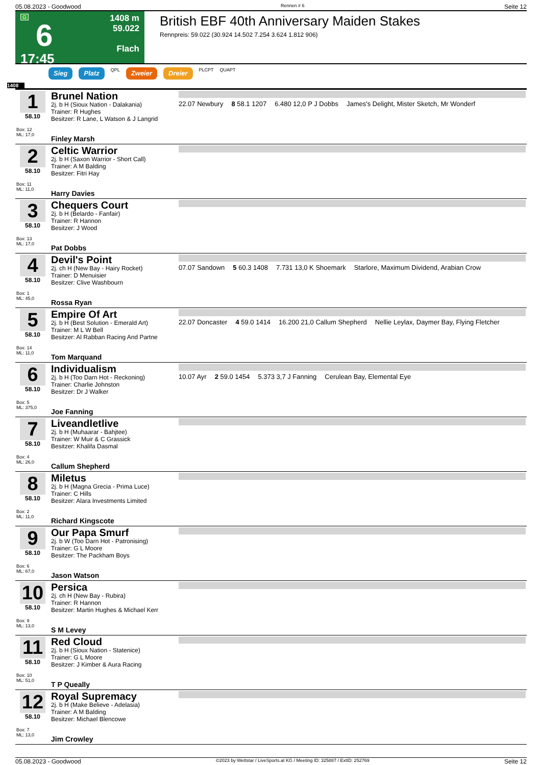05.08.2023 - Goodwood Rennen # 6 Seite 12
G
6
17:45
1408 m
59.022
Flach
British EBF 40th Anniversary Maiden Stakes
Rennpreis: 59.022 (30.924 14.502 7.254 3.624 1.812 906)
Sieg Platz QPL Zweier Dreier PLCPT QUAPT
1408
| 1 58.10 Box: 12 ML: 17,0 | Brunel Nation 2j. b H (Sioux Nation - Dalakania) Trainer: R Hughes Besitzer: R Lane, L Watson & J Langrid Finley Marsh | 22.07 Newbury 8 58.1 1207 6.480 12,0 P J Dobbs James's Delight, Mister Sketch, Mr Wonderf |
| 2 58.10 Box: 11 ML: 11,0 | Celtic Warrior 2j. b H (Saxon Warrior - Short Call) Trainer: A M Balding Besitzer: Fitri Hay Harry Davies | |
| 3 58.10 Box: 13 ML: 17,0 | Chequers Court 2j. b H (Belardo - Fanfair) Trainer: R Hannon Besitzer: J Wood Pat Dobbs | |
| 4 58.10 Box: 1 ML: 45,0 | Devil's Point 2j. ch H (New Bay - Hairy Rocket) Trainer: D Menuisier Besitzer: Clive Washbourn Rossa Ryan | 07.07 Sandown 5 60.3 1408 7.731 13,0 K Shoemark Starlore, Maximum Dividend, Arabian Crow |
| 5 58.10 Box: 14 ML: 11,0 | Empire Of Art 2j. b H (Best Solution - Emerald Art) Trainer: M L W Bell Besitzer: Al Rabban Racing And Partne Tom Marquand | 22.07 Doncaster 4 59.0 1414 16.200 21,0 Callum Shepherd Nellie Leylax, Daymer Bay, Flying Fletcher |
| 6 58.10 Box: 5 ML: 375,0 | Individualism 2j. b H (Too Darn Hot - Reckoning) Trainer: Charlie Johnston Besitzer: Dr J Walker Joe Fanning | 10.07 Ayr 2 59.0 1454 5.373 3,7 J Fanning Cerulean Bay, Elemental Eye |
| 7 58.10 Box: 4 ML: 26,0 | Liveandletlive 2j. b H (Muhaarar - Bahjtee) Trainer: W Muir & C Grassick Besitzer: Khalifa Dasmal Callum Shepherd | |
| 8 58.10 Box: 2 ML: 11,0 | Miletus 2j. b H (Magna Grecia - Prima Luce) Trainer: C Hills Besitzer: Alara Investments Limited Richard Kingscote | |
| 9 58.10 Box: 6 ML: 67,0 | Our Papa Smurf 2j. b W (Too Darn Hot - Patronising) Trainer: G L Moore Besitzer: The Packham Boys Jason Watson | |
| 10 58.10 Box: 9 ML: 13,0 | Persica 2j. ch H (New Bay - Rubira) Trainer: R Hannon Besitzer: Martin Hughes & Michael Kerr S M Levey | |
| 11 58.10 Box: 10 ML: 51,0 | Red Cloud 2j. b H (Sioux Nation - Statenice) Trainer: G L Moore Besitzer: J Kimber & Aura Racing T P Queally | |
| 12 58.10 Box: 7 ML: 13,0 | Royal Supremacy 2j. b H (Make Believe - Adelasia) Trainer: A M Balding Besitzer: Michael Blencowe Jim Crowley | |
05.08.2023 - Goodwood ©2023 by Wettstar / LiveSports.at KG / Meeting ID: 325887 / ExtID: 252769 Seite 12